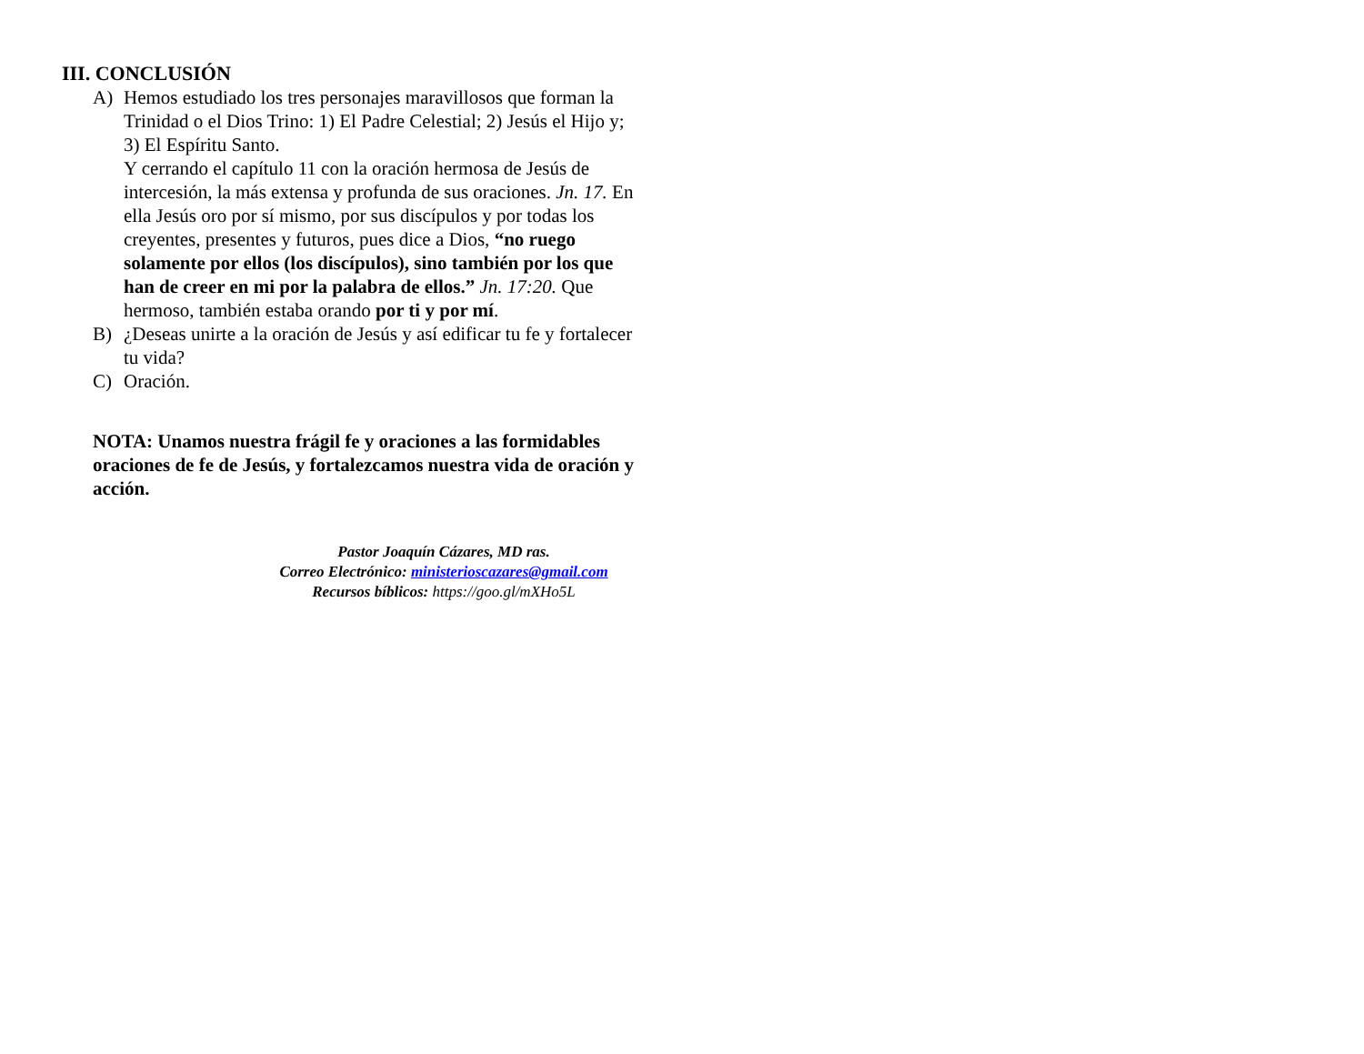III. CONCLUSIÓN
A) Hemos estudiado los tres personajes maravillosos que forman la Trinidad o el Dios Trino: 1) El Padre Celestial; 2) Jesús el Hijo y; 3) El Espíritu Santo.
Y cerrando el capítulo 11 con la oración hermosa de Jesús de intercesión, la más extensa y profunda de sus oraciones. Jn. 17. En ella Jesús oro por sí mismo, por sus discípulos y por todas los creyentes, presentes y futuros, pues dice a Dios, “no ruego solamente por ellos (los discípulos), sino también por los que han de creer en mi por la palabra de ellos.” Jn. 17:20. Que hermoso, también estaba orando por ti y por mí.
B) ¿Deseas unirte a la oración de Jesús y así edificar tu fe y fortalecer tu vida?
C) Oración.
NOTA: Unamos nuestra frágil fe y oraciones a las formidables oraciones de fe de Jesús, y fortalezcamos nuestra vida de oración y acción.
Pastor Joaquín Cázares, MD ras.
Correo Electrónico: ministerioscazares@gmail.com
Recursos bíblicos: https://goo.gl/mXHo5L